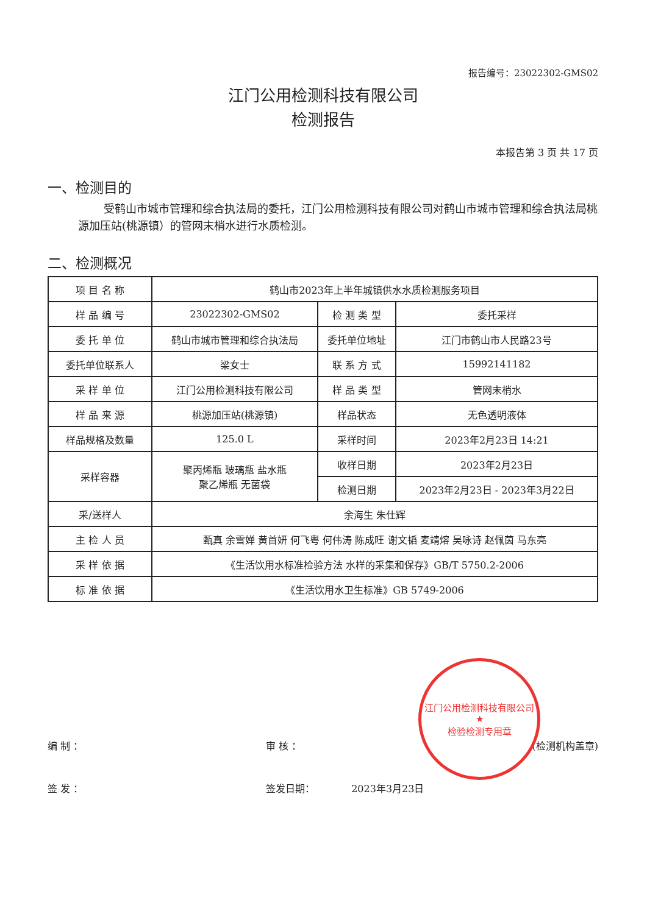报告编号：23022302-GMS02
江门公用检测科技有限公司
检测报告
本报告第 3 页 共 17 页
一、检测目的
受鹤山市城市管理和综合执法局的委托，江门公用检测科技有限公司对鹤山市城市管理和综合执法局桃源加压站(桃源镇）的管网末梢水进行水质检测。
二、检测概况
| 项 目 名 称 | 鹤山市2023年上半年城镇供水水质检测服务项目 | | |
| 样 品 编 号 | 23022302-GMS02 | 检 测 类 型 | 委托采样 |
| 委 托 单 位 | 鹤山市城市管理和综合执法局 | 委托单位地址 | 江门市鹤山市人民路23号 |
| 委托单位联系人 | 梁女士 | 联 系 方 式 | 15992141182 |
| 采 样 单 位 | 江门公用检测科技有限公司 | 样 品 类 型 | 管网末梢水 |
| 样 品 来 源 | 桃源加压站(桃源镇) | 样品状态 | 无色透明液体 |
| 样品规格及数量 | 125.0 L | 采样时间 | 2023年2月23日 14:21 |
| 采样容器 | 聚丙烯瓶 玻璃瓶 盐水瓶 聚乙烯瓶 无菌袋 | 收样日期 | 2023年2月23日 |
| | | 检测日期 | 2023年2月23日 - 2023年3月22日 |
| 采/送样人 | 余海生 朱仕辉 | | |
| 主 检 人 员 | 甄真 余雪婵 黄首妍 何飞粤 何伟涛 陈成旺 谢文韬 麦靖熔 吴咏诗 赵佩茵 马东亮 | | |
| 采 样 依 据 | 《生活饮用水标准检验方法 水样的采集和保存》GB/T 5750.2-2006 | | |
| 标 准 依 据 | 《生活饮用水卫生标准》GB 5749-2006 | | |
编 制 ： 审 核 ： (检测机构盖章)
签 发 ： 签发日期： 2023年3月23日
江门公用检测科技有限公司
★
检验检测专用章